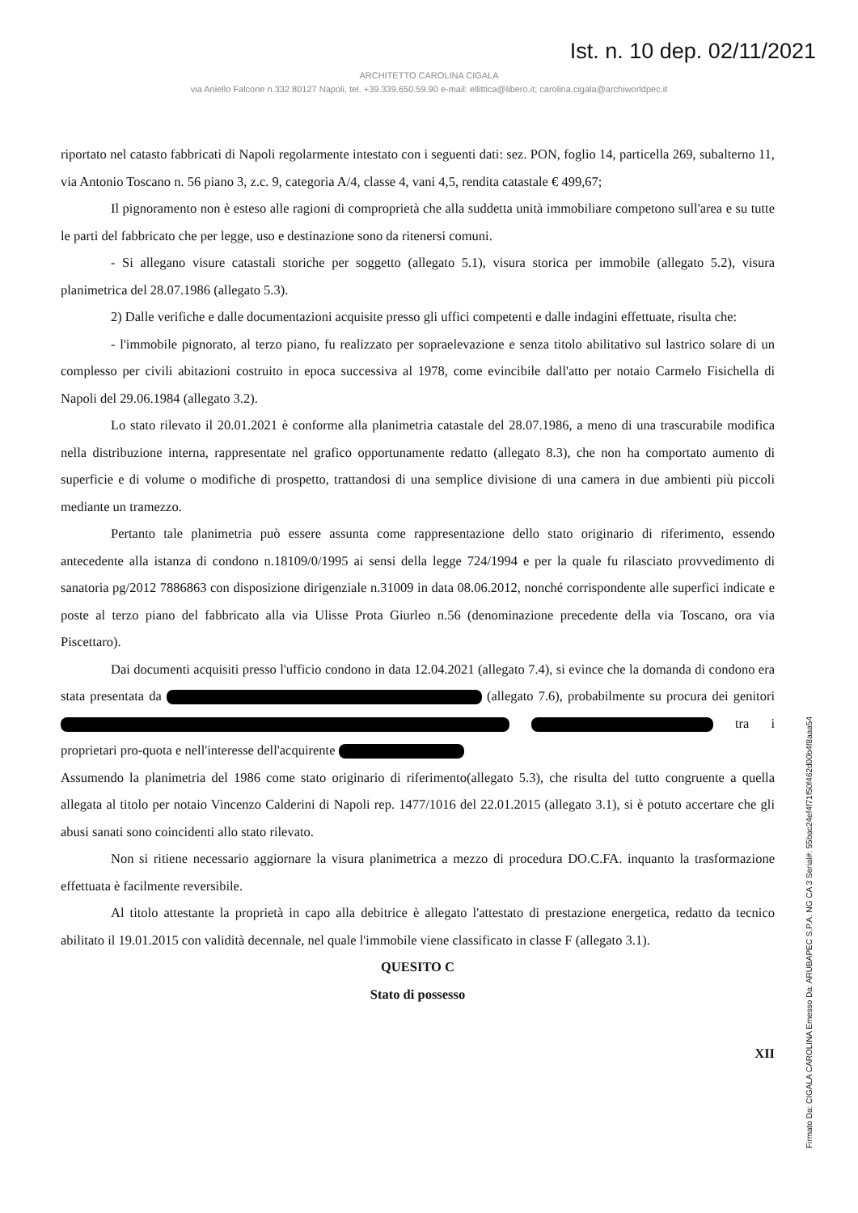Ist. n. 10 dep. 02/11/2021
ARCHITETTO CAROLINA CIGALA
via Aniello Falcone n.332 80127 Napoli, tel. +39.339.650.59.90 e-mail: ellittica@libero.it; carolina.cigala@archiworldpec.it
riportato nel catasto fabbricati di Napoli regolarmente intestato con i seguenti dati: sez. PON, foglio 14, particella 269, subalterno 11, via Antonio Toscano n. 56 piano 3, z.c. 9, categoria A/4, classe 4, vani 4,5, rendita catastale € 499,67;
Il pignoramento non è esteso alle ragioni di comproprietà che alla suddetta unità immobiliare competono sull'area e su tutte le parti del fabbricato che per legge, uso e destinazione sono da ritenersi comuni.
- Si allegano visure catastali storiche per soggetto (allegato 5.1), visura storica per immobile (allegato 5.2), visura planimetrica del 28.07.1986 (allegato 5.3).
2) Dalle verifiche e dalle documentazioni acquisite presso gli uffici competenti e dalle indagini effettuate, risulta che:
- l'immobile pignorato, al terzo piano, fu realizzato per sopraelevazione e senza titolo abilitativo sul lastrico solare di un complesso per civili abitazioni costruito in epoca successiva al 1978, come evincibile dall'atto per notaio Carmelo Fisichella di Napoli del 29.06.1984 (allegato 3.2).
Lo stato rilevato il 20.01.2021 è conforme alla planimetria catastale del 28.07.1986, a meno di una trascurabile modifica nella distribuzione interna, rappresentate nel grafico opportunamente redatto (allegato 8.3), che non ha comportato aumento di superficie e di volume o modifiche di prospetto, trattandosi di una semplice divisione di una camera in due ambienti più piccoli mediante un tramezzo.
Pertanto tale planimetria può essere assunta come rappresentazione dello stato originario di riferimento, essendo antecedente alla istanza di condono n.18109/0/1995 ai sensi della legge 724/1994 e per la quale fu rilasciato provvedimento di sanatoria pg/2012 7886863 con disposizione dirigenziale n.31009 in data 08.06.2012, nonché corrispondente alle superfici indicate e poste al terzo piano del fabbricato alla via Ulisse Prota Giurleo n.56 (denominazione precedente della via Toscano, ora via Piscettaro).
Dai documenti acquisiti presso l'ufficio condono in data 12.04.2021 (allegato 7.4), si evince che la domanda di condono era stata presentata da (allegato 7.6), probabilmente su procura dei genitori tra i proprietari pro-quota e nell'interesse dell'acquirente
Assumendo la planimetria del 1986 come stato originario di riferimento(allegato 5.3), che risulta del tutto congruente a quella allegata al titolo per notaio Vincenzo Calderini di Napoli rep. 1477/1016 del 22.01.2015 (allegato 3.1), si è potuto accertare che gli abusi sanati sono coincidenti allo stato rilevato.
Non si ritiene necessario aggiornare la visura planimetrica a mezzo di procedura DO.C.FA. inquanto la trasformazione effettuata è facilmente reversibile.
Al titolo attestante la proprietà in capo alla debitrice è allegato l'attestato di prestazione energetica, redatto da tecnico abilitato il 19.01.2015 con validità decennale, nel quale l'immobile viene classificato in classe F (allegato 3.1).
QUESITO C
Stato di possesso
XII
Firmato Da: CIGALA CAROLINA Emesso Da: ARUBAPEC S.P.A. NG CA 3 Serial#: 55bac24ef4f71f50f462d00b4f8aaa54